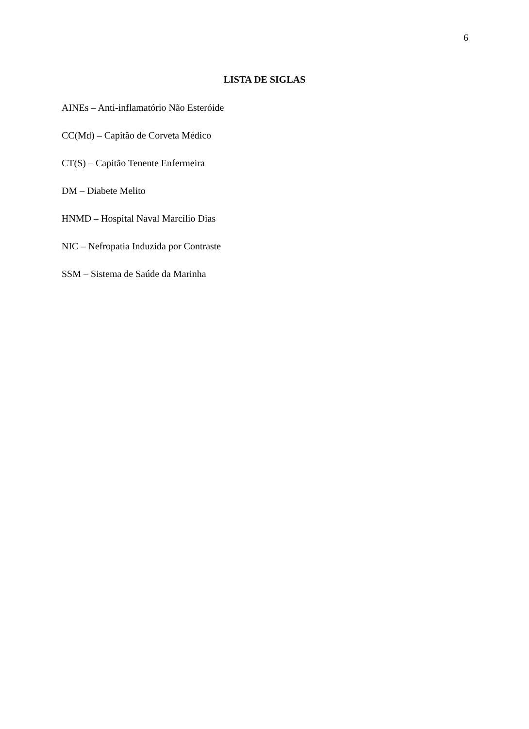6
LISTA DE SIGLAS
AINEs – Anti-inflamatório Não Esteróide
CC(Md) – Capitão de Corveta Médico
CT(S) – Capitão Tenente Enfermeira
DM – Diabete Melito
HNMD – Hospital Naval Marcílio Dias
NIC – Nefropatia Induzida por Contraste
SSM – Sistema de Saúde da Marinha